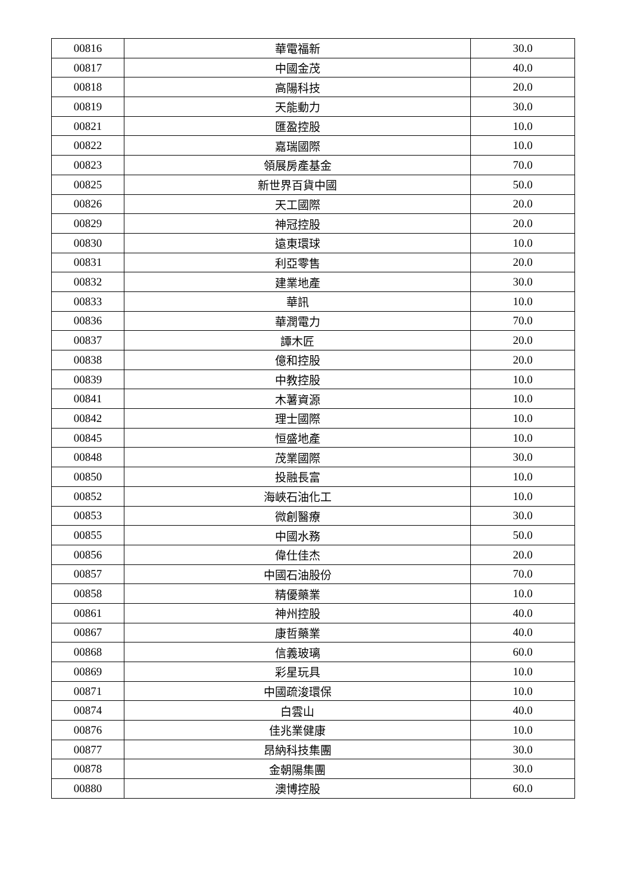| 00816 | 華電福新 | 30.0 |
| 00817 | 中國金茂 | 40.0 |
| 00818 | 高陽科技 | 20.0 |
| 00819 | 天能動力 | 30.0 |
| 00821 | 匯盈控股 | 10.0 |
| 00822 | 嘉瑞國際 | 10.0 |
| 00823 | 領展房產基金 | 70.0 |
| 00825 | 新世界百貨中國 | 50.0 |
| 00826 | 天工國際 | 20.0 |
| 00829 | 神冠控股 | 20.0 |
| 00830 | 遠東環球 | 10.0 |
| 00831 | 利亞零售 | 20.0 |
| 00832 | 建業地產 | 30.0 |
| 00833 | 華訊 | 10.0 |
| 00836 | 華潤電力 | 70.0 |
| 00837 | 譚木匠 | 20.0 |
| 00838 | 億和控股 | 20.0 |
| 00839 | 中教控股 | 10.0 |
| 00841 | 木薯資源 | 10.0 |
| 00842 | 理士國際 | 10.0 |
| 00845 | 恒盛地產 | 10.0 |
| 00848 | 茂業國際 | 30.0 |
| 00850 | 投融長富 | 10.0 |
| 00852 | 海峽石油化工 | 10.0 |
| 00853 | 微創醫療 | 30.0 |
| 00855 | 中國水務 | 50.0 |
| 00856 | 偉仕佳杰 | 20.0 |
| 00857 | 中國石油股份 | 70.0 |
| 00858 | 精優藥業 | 10.0 |
| 00861 | 神州控股 | 40.0 |
| 00867 | 康哲藥業 | 40.0 |
| 00868 | 信義玻璃 | 60.0 |
| 00869 | 彩星玩具 | 10.0 |
| 00871 | 中國疏浚環保 | 10.0 |
| 00874 | 白雲山 | 40.0 |
| 00876 | 佳兆業健康 | 10.0 |
| 00877 | 昂納科技集團 | 30.0 |
| 00878 | 金朝陽集團 | 30.0 |
| 00880 | 澳博控股 | 60.0 |